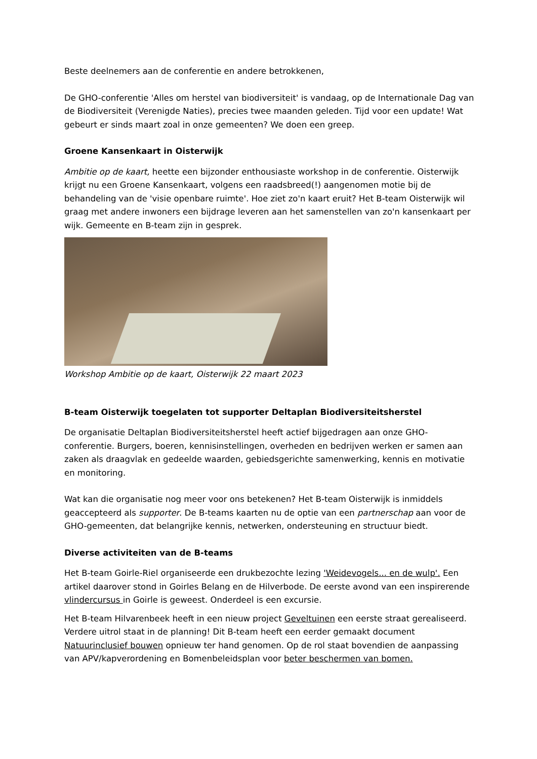Beste deelnemers aan de conferentie en andere betrokkenen,
De GHO-conferentie 'Alles om herstel van biodiversiteit' is vandaag, op de Internationale Dag van de Biodiversiteit (Verenigde Naties), precies twee maanden geleden. Tijd voor een update! Wat gebeurt er sinds maart zoal in onze gemeenten? We doen een greep.
Groene Kansenkaart in Oisterwijk
Ambitie op de kaart, heette een bijzonder enthousiaste workshop in de conferentie. Oisterwijk krijgt nu een Groene Kansenkaart, volgens een raadsbreed(!) aangenomen motie bij de behandeling van de 'visie openbare ruimte'. Hoe ziet zo'n kaart eruit? Het B-team Oisterwijk wil graag met andere inwoners een bijdrage leveren aan het samenstellen van zo'n kansenkaart per wijk. Gemeente en B-team zijn in gesprek.
Workshop Ambitie op de kaart, Oisterwijk 22 maart 2023
B-team Oisterwijk toegelaten tot supporter Deltaplan Biodiversiteitsherstel
De organisatie Deltaplan Biodiversiteitsherstel heeft actief bijgedragen aan onze GHO-conferentie. Burgers, boeren, kennisinstellingen, overheden en bedrijven werken er samen aan zaken als draagvlak en gedeelde waarden, gebiedsgerichte samenwerking, kennis en motivatie en monitoring.
Wat kan die organisatie nog meer voor ons betekenen? Het B-team Oisterwijk is inmiddels geaccepteerd als supporter. De B-teams kaarten nu de optie van een partnerschap aan voor de GHO-gemeenten, dat belangrijke kennis, netwerken, ondersteuning en structuur biedt.
Diverse activiteiten van de B-teams
Het B-team Goirle-Riel organiseerde een drukbezochte lezing 'Weidevogels... en de wulp'. Een artikel daarover stond in Goirles Belang en de Hilverbode. De eerste avond van een inspirerende vlindercursus in Goirle is geweest. Onderdeel is een excursie.
Het B-team Hilvarenbeek heeft in een nieuw project Geveltuinen een eerste straat gerealiseerd. Verdere uitrol staat in de planning! Dit B-team heeft een eerder gemaakt document Natuurinclusief bouwen opnieuw ter hand genomen. Op de rol staat bovendien de aanpassing van APV/kapverordening en Bomenbeleidsplan voor beter beschermen van bomen.